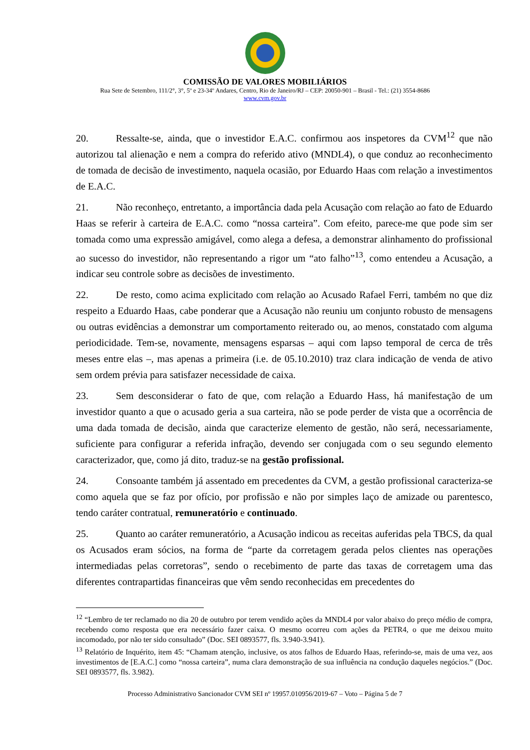COMISSÃO DE VALORES MOBILIÁRIOS
Rua Sete de Setembro, 111/2°, 3°, 5º e 23-34º Andares, Centro, Rio de Janeiro/RJ – CEP: 20050-901 – Brasil - Tel.: (21) 3554-8686
www.cvm.gov.br
20. Ressalte-se, ainda, que o investidor E.A.C. confirmou aos inspetores da CVM<sup>12</sup> que não autorizou tal alienação e nem a compra do referido ativo (MNDL4), o que conduz ao reconhecimento de tomada de decisão de investimento, naquela ocasião, por Eduardo Haas com relação a investimentos de E.A.C.
21. Não reconheço, entretanto, a importância dada pela Acusação com relação ao fato de Eduardo Haas se referir à carteira de E.A.C. como “nossa carteira”. Com efeito, parece-me que pode sim ser tomada como uma expressão amigável, como alega a defesa, a demonstrar alinhamento do profissional ao sucesso do investidor, não representando a rigor um “ato falho”<sup>13</sup>, como entendeu a Acusação, a indicar seu controle sobre as decisões de investimento.
22. De resto, como acima explicitado com relação ao Acusado Rafael Ferri, também no que diz respeito a Eduardo Haas, cabe ponderar que a Acusação não reuniu um conjunto robusto de mensagens ou outras evidências a demonstrar um comportamento reiterado ou, ao menos, constatado com alguma periodicidade. Tem-se, novamente, mensagens esparsas – aqui com lapso temporal de cerca de três meses entre elas –, mas apenas a primeira (i.e. de 05.10.2010) traz clara indicação de venda de ativo sem ordem prévia para satisfazer necessidade de caixa.
23. Sem desconsiderar o fato de que, com relação a Eduardo Hass, há manifestação de um investidor quanto a que o acusado geria a sua carteira, não se pode perder de vista que a ocorrência de uma dada tomada de decisão, ainda que caracterize elemento de gestão, não será, necessariamente, suficiente para configurar a referida infração, devendo ser conjugada com o seu segundo elemento caracterizador, que, como já dito, traduz-se na gestão profissional.
24. Consoante também já assentado em precedentes da CVM, a gestão profissional caracteriza-se como aquela que se faz por ofício, por profissão e não por simples laço de amizade ou parentesco, tendo caráter contratual, remuneratório e continuado.
25. Quanto ao caráter remuneratório, a Acusação indicou as receitas auferidas pela TBCS, da qual os Acusados eram sócios, na forma de “parte da corretagem gerada pelos clientes nas operações intermediadas pelas corretoras”, sendo o recebimento de parte das taxas de corretagem uma das diferentes contrapartidas financeiras que vêm sendo reconhecidas em precedentes do
<sup>12</sup> “Lembro de ter reclamado no dia 20 de outubro por terem vendido ações da MNDL4 por valor abaixo do preço médio de compra, recebendo como resposta que era necessário fazer caixa. O mesmo ocorreu com ações da PETR4, o que me deixou muito incomodado, por não ter sido consultado” (Doc. SEI 0893577, fls. 3.940-3.941).
<sup>13</sup> Relatório de Inquérito, item 45: “Chamam atenção, inclusive, os atos falhos de Eduardo Haas, referindo-se, mais de uma vez, aos investimentos de [E.A.C.] como “nossa carteira”, numa clara demonstração de sua influência na condução daqueles negócios.” (Doc. SEI 0893577, fls. 3.982).
Processo Administrativo Sancionador CVM SEI nº 19957.010956/2019-67 – Voto – Página 5 de 7